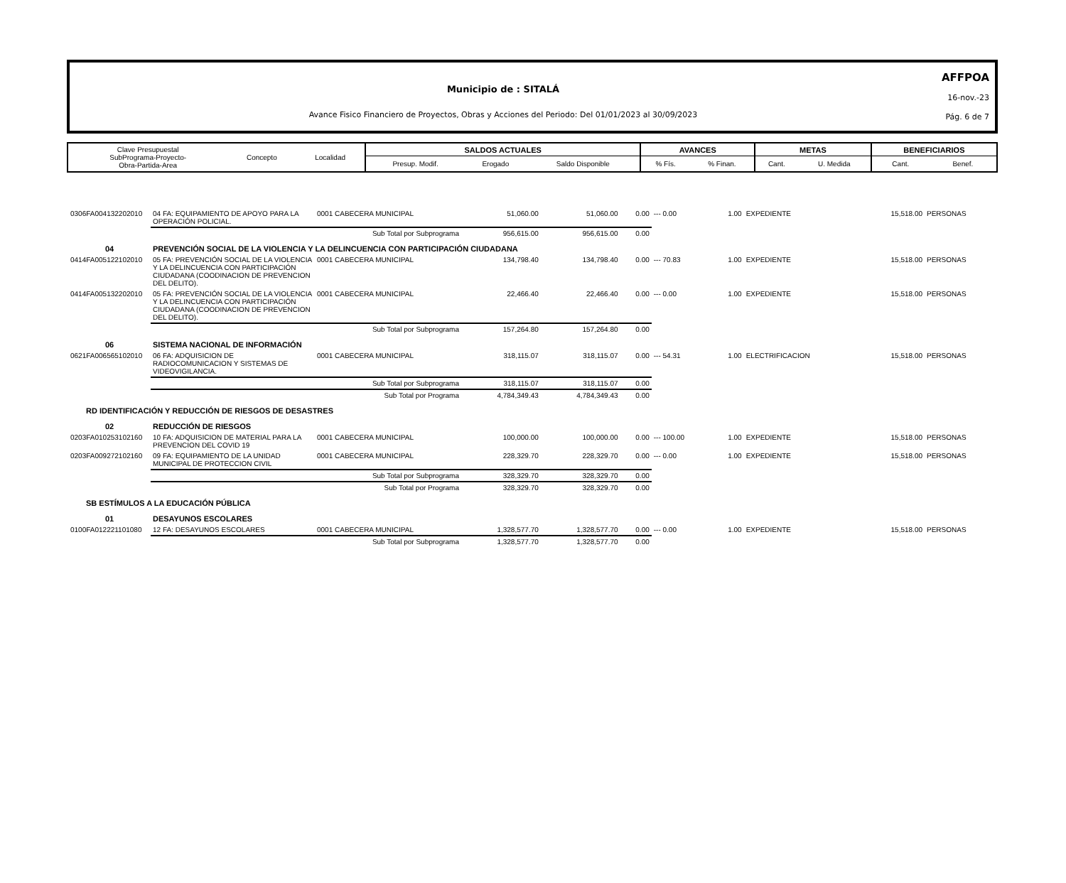AFFPOA
16-nov.-23
Pág. 6 de 7
Municipio de : SITALÁ
Avance Fisico Financiero de Proyectos, Obras y Acciones del Periodo: Del 01/01/2023 al 30/09/2023
| Clave Presupuestal SubPrograma-Proyecto- Obra-Partida-Area | Concepto | Localidad | SALDOS ACTUALES | | | AVANCES | | METAS | | BENEFICIARIOS | |
| | | | Presup. Modif. | Erogado | Saldo Disponible | % Fís. | % Finan. | Cant. | U. Medida | Cant. | Benef. |
| 0306FA004132202010 | 04 FA: EQUIPAMIENTO DE APOYO PARA LA OPERACIÓN POLICIAL. | 0001 CABECERA MUNICIPAL | 51,060.00 | 51,060.00 | 0.00 | --- 0.00 | 1.00 | EXPEDIENTE | 15,518.00 | PERSONAS |
| | Sub Total por Subprograma | | 956,615.00 | 956,615.00 | 0.00 | | | | | |
| 04 | PREVENCIÓN SOCIAL DE LA VIOLENCIA Y LA DELINCUENCIA CON PARTICIPACIÓN CIUDADANA | | | | | | | | | |
| 0414FA005122102010 | 05 FA: PREVENCIÓN SOCIAL DE LA VIOLENCIA Y LA DELINCUENCIA CON PARTICIPACIÓN CIUDADANA (COODINACION DE PREVENCION DEL DELITO). | 0001 CABECERA MUNICIPAL | 134,798.40 | 134,798.40 | 0.00 | --- 70.83 | 1.00 | EXPEDIENTE | 15,518.00 | PERSONAS |
| 0414FA005132202010 | 05 FA: PREVENCIÓN SOCIAL DE LA VIOLENCIA Y LA DELINCUENCIA CON PARTICIPACIÓN CIUDADANA (COODINACION DE PREVENCION DEL DELITO). | 0001 CABECERA MUNICIPAL | 22,466.40 | 22,466.40 | 0.00 | --- 0.00 | 1.00 | EXPEDIENTE | 15,518.00 | PERSONAS |
| | Sub Total por Subprograma | | 157,264.80 | 157,264.80 | 0.00 | | | | | |
| 06 | SISTEMA NACIONAL DE INFORMACIÓN | | | | | | | | | |
| 0621FA006565102010 | 06 FA: ADQUISICION DE RADIOCOMUNICACION Y SISTEMAS DE VIDEOVIGILANCIA. | 0001 CABECERA MUNICIPAL | 318,115.07 | 318,115.07 | 0.00 | --- 54.31 | 1.00 | ELECTRIFICACION | 15,518.00 | PERSONAS |
| | Sub Total por Subprograma | | 318,115.07 | 318,115.07 | 0.00 | | | | | |
| | Sub Total por Programa | | 4,784,349.43 | 4,784,349.43 | 0.00 | | | | | |
| RD IDENTIFICACIÓN Y REDUCCIÓN DE RIESGOS DE DESASTRES | | | | | | | | | | |
| 02 | REDUCCIÓN DE RIESGOS | | | | | | | | | |
| 0203FA010253102160 | 10 FA: ADQUISICION DE MATERIAL PARA LA PREVENCION DEL COVID 19 | 0001 CABECERA MUNICIPAL | 100,000.00 | 100,000.00 | 0.00 | --- 100.00 | 1.00 | EXPEDIENTE | 15,518.00 | PERSONAS |
| 0203FA009272102160 | 09 FA: EQUIPAMIENTO DE LA UNIDAD MUNICIPAL DE PROTECCION CIVIL | 0001 CABECERA MUNICIPAL | 228,329.70 | 228,329.70 | 0.00 | --- 0.00 | 1.00 | EXPEDIENTE | 15,518.00 | PERSONAS |
| | Sub Total por Subprograma | | 328,329.70 | 328,329.70 | 0.00 | | | | | |
| | Sub Total por Programa | | 328,329.70 | 328,329.70 | 0.00 | | | | | |
| SB ESTÍMULOS A LA EDUCACIÓN PÚBLICA | | | | | | | | | | |
| 01 | DESAYUNOS ESCOLARES | | | | | | | | | |
| 0100FA012221101080 | 12 FA: DESAYUNOS ESCOLARES | 0001 CABECERA MUNICIPAL | 1,328,577.70 | 1,328,577.70 | 0.00 | --- 0.00 | 1.00 | EXPEDIENTE | 15,518.00 | PERSONAS |
| | Sub Total por Subprograma | | 1,328,577.70 | 1,328,577.70 | 0.00 | | | | | |